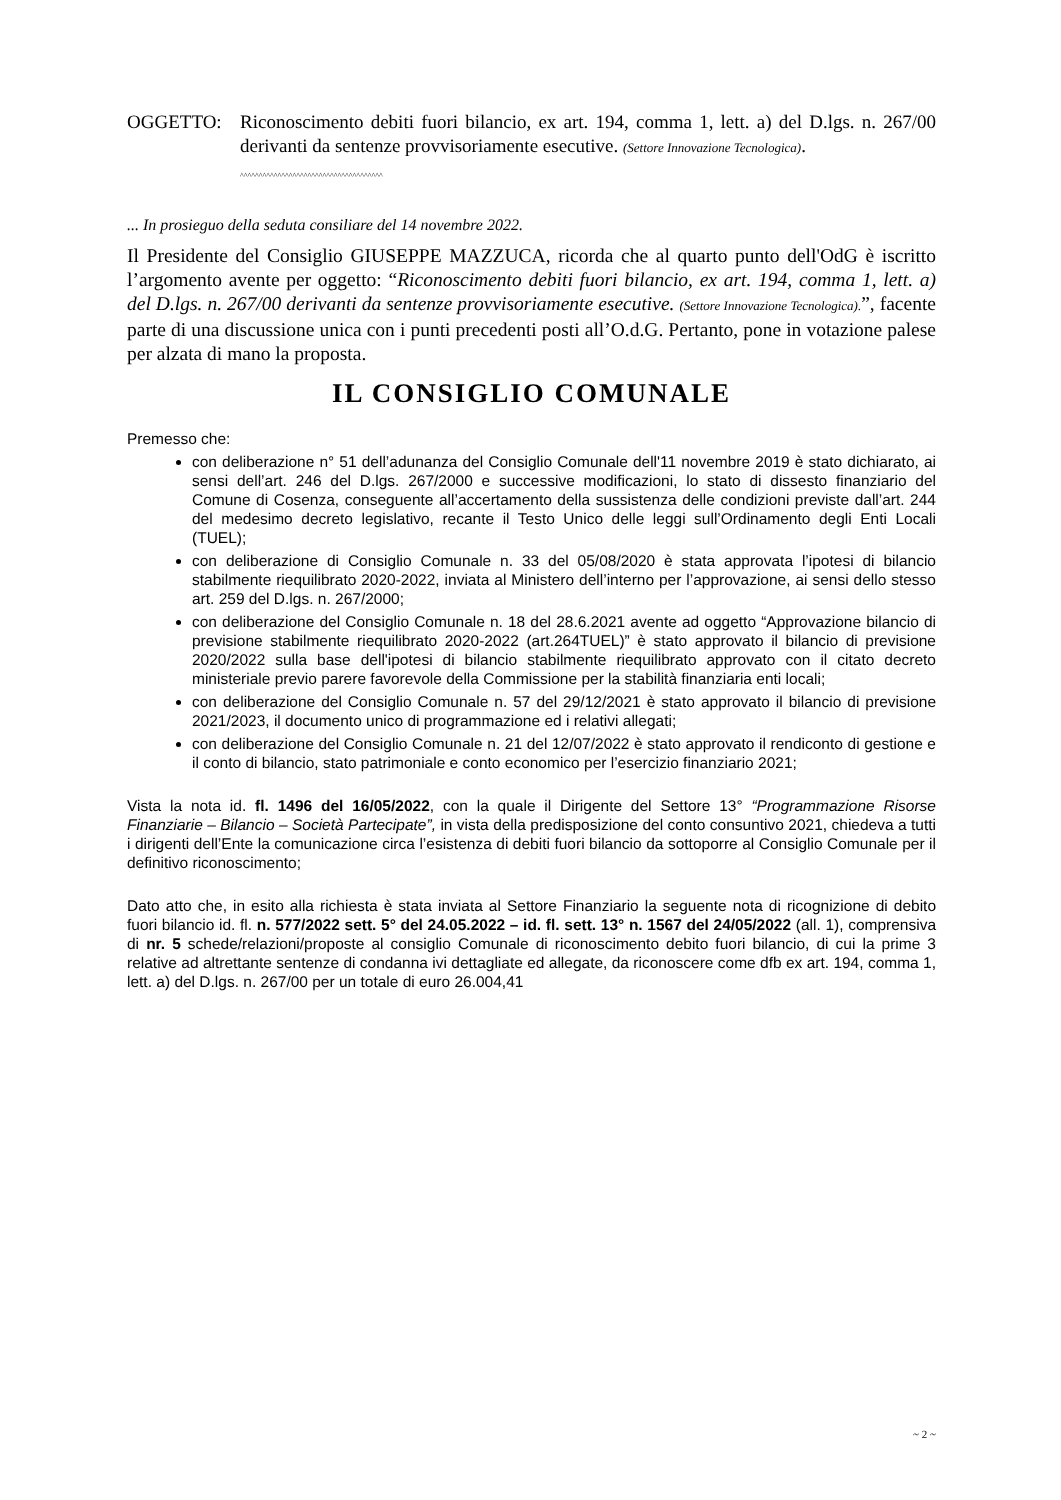OGGETTO: Riconoscimento debiti fuori bilancio, ex art. 194, comma 1, lett. a) del D.lgs. n. 267/00 derivanti da sentenze provvisoriamente esecutive. (Settore Innovazione Tecnologica).
^^^^^^^^^^^^^^^^^^^^^^^^^^^^^^^^^^^^^^
... In prosieguo della seduta consiliare del 14 novembre 2022.
Il Presidente del Consiglio GIUSEPPE MAZZUCA, ricorda che al quarto punto dell'OdG è iscritto l’argomento avente per oggetto: “Riconoscimento debiti fuori bilancio, ex art. 194, comma 1, lett. a) del D.lgs. n. 267/00 derivanti da sentenze provvisoriamente esecutive. (Settore Innovazione Tecnologica).”, facente parte di una discussione unica con i punti precedenti posti all’O.d.G. Pertanto, pone in votazione palese per alzata di mano la proposta.
IL CONSIGLIO COMUNALE
Premesso che:
con deliberazione n° 51 dell’adunanza del Consiglio Comunale dell'11 novembre 2019 è stato dichiarato, ai sensi dell’art. 246 del D.lgs. 267/2000 e successive modificazioni, lo stato di dissesto finanziario del Comune di Cosenza, conseguente all’accertamento della sussistenza delle condizioni previste dall’art. 244 del medesimo decreto legislativo, recante il Testo Unico delle leggi sull’Ordinamento degli Enti Locali (TUEL);
con deliberazione di Consiglio Comunale n. 33 del 05/08/2020 è stata approvata l’ipotesi di bilancio stabilmente riequilibrato 2020-2022, inviata al Ministero dell’interno per l’approvazione, ai sensi dello stesso art. 259 del D.lgs. n. 267/2000;
con deliberazione del Consiglio Comunale n. 18 del 28.6.2021 avente ad oggetto “Approvazione bilancio di previsione stabilmente riequilibrato 2020-2022 (art.264TUEL)” è stato approvato il bilancio di previsione 2020/2022 sulla base dell'ipotesi di bilancio stabilmente riequilibrato approvato con il citato decreto ministeriale previo parere favorevole della Commissione per la stabilità finanziaria enti locali;
con deliberazione del Consiglio Comunale n. 57 del 29/12/2021 è stato approvato il bilancio di previsione 2021/2023, il documento unico di programmazione ed i relativi allegati;
con deliberazione del Consiglio Comunale n. 21 del 12/07/2022 è stato approvato il rendiconto di gestione e il conto di bilancio, stato patrimoniale e conto economico per l’esercizio finanziario 2021;
Vista la nota id. fl. 1496 del 16/05/2022, con la quale il Dirigente del Settore 13° “Programmazione Risorse Finanziarie – Bilancio – Società Partecipate”, in vista della predisposizione del conto consuntivo 2021, chiedeva a tutti i dirigenti dell’Ente la comunicazione circa l’esistenza di debiti fuori bilancio da sottoporre al Consiglio Comunale per il definitivo riconoscimento;
Dato atto che, in esito alla richiesta è stata inviata al Settore Finanziario la seguente nota di ricognizione di debito fuori bilancio id. fl. n. 577/2022 sett. 5° del 24.05.2022 – id. fl. sett. 13° n. 1567 del 24/05/2022 (all. 1), comprensiva di nr. 5 schede/relazioni/proposte al consiglio Comunale di riconoscimento debito fuori bilancio, di cui la prime 3 relative ad altrettante sentenze di condanna ivi dettagliate ed allegate, da riconoscere come dfb ex art. 194, comma 1, lett. a) del D.lgs. n. 267/00 per un totale di euro 26.004,41
~ 2 ~